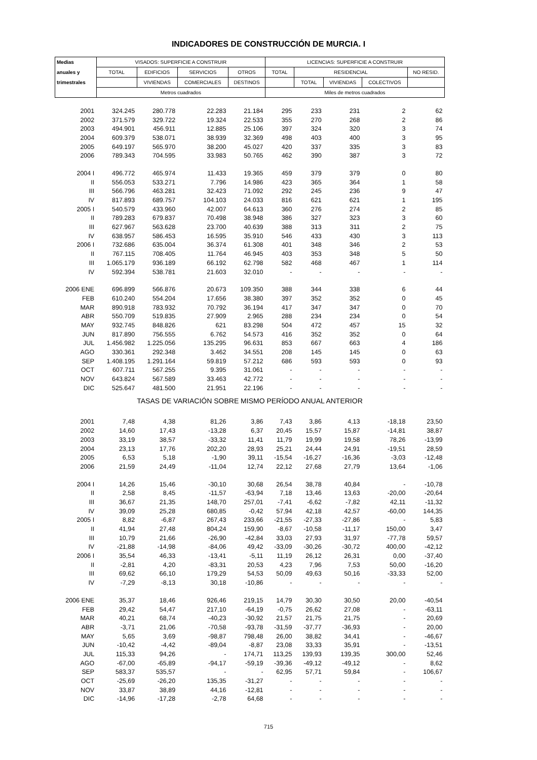INDICADORES DE CONSTRUCCIÓN DE MURCIA. I
| Medias | VISADOS: SUPERFICIE A CONSTRUIR | | | | LICENCIAS: SUPERFICIE A CONSTRUIR | | | | |
| --- | --- | --- | --- | --- | --- | --- | --- | --- | --- |
| anuales y | TOTAL | EDIFICIOS | SERVICIOS | OTROS | TOTAL | RESIDENCIAL | | | NO RESID. |
| trimestrales | | VIVIENDAS | COMERCIALES | DESTINOS | | TOTAL | VIVIENDAS | COLECTIVOS | |
| | Metros cuadrados | | | | Miles de metros cuadrados | | | | |
| 2001 | 324.245 | 280.778 | 22.283 | 21.184 | 295 | 233 | 231 | 2 | 62 |
| 2002 | 371.579 | 329.722 | 19.324 | 22.533 | 355 | 270 | 268 | 2 | 86 |
| 2003 | 494.901 | 456.911 | 12.885 | 25.106 | 397 | 324 | 320 | 3 | 74 |
| 2004 | 609.379 | 538.071 | 38.939 | 32.369 | 498 | 403 | 400 | 3 | 95 |
| 2005 | 649.197 | 565.970 | 38.200 | 45.027 | 420 | 337 | 335 | 3 | 83 |
| 2006 | 789.343 | 704.595 | 33.983 | 50.765 | 462 | 390 | 387 | 3 | 72 |
| 2004 I | 496.772 | 465.974 | 11.433 | 19.365 | 459 | 379 | 379 | 0 | 80 |
| II | 556.053 | 533.271 | 7.796 | 14.986 | 423 | 365 | 364 | 1 | 58 |
| III | 566.796 | 463.281 | 32.423 | 71.092 | 292 | 245 | 236 | 9 | 47 |
| IV | 817.893 | 689.757 | 104.103 | 24.033 | 816 | 621 | 621 | 1 | 195 |
| 2005 I | 540.579 | 433.960 | 42.007 | 64.613 | 360 | 276 | 274 | 2 | 85 |
| II | 789.283 | 679.837 | 70.498 | 38.948 | 386 | 327 | 323 | 3 | 60 |
| III | 627.967 | 563.628 | 23.700 | 40.639 | 388 | 313 | 311 | 2 | 75 |
| IV | 638.957 | 586.453 | 16.595 | 35.910 | 546 | 433 | 430 | 3 | 113 |
| 2006 I | 732.686 | 635.004 | 36.374 | 61.308 | 401 | 348 | 346 | 2 | 53 |
| II | 767.115 | 708.405 | 11.764 | 46.945 | 403 | 353 | 348 | 5 | 50 |
| III | 1.065.179 | 936.189 | 66.192 | 62.798 | 582 | 468 | 467 | 1 | 114 |
| IV | 592.394 | 538.781 | 21.603 | 32.010 | - | - | - | - | - |
| 2006 ENE | 696.899 | 566.876 | 20.673 | 109.350 | 388 | 344 | 338 | 6 | 44 |
| FEB | 610.240 | 554.204 | 17.656 | 38.380 | 397 | 352 | 352 | 0 | 45 |
| MAR | 890.918 | 783.932 | 70.792 | 36.194 | 417 | 347 | 347 | 0 | 70 |
| ABR | 550.709 | 519.835 | 27.909 | 2.965 | 288 | 234 | 234 | 0 | 54 |
| MAY | 932.745 | 848.826 | 621 | 83.298 | 504 | 472 | 457 | 15 | 32 |
| JUN | 817.890 | 756.555 | 6.762 | 54.573 | 416 | 352 | 352 | 0 | 64 |
| JUL | 1.456.982 | 1.225.056 | 135.295 | 96.631 | 853 | 667 | 663 | 4 | 186 |
| AGO | 330.361 | 292.348 | 3.462 | 34.551 | 208 | 145 | 145 | 0 | 63 |
| SEP | 1.408.195 | 1.291.164 | 59.819 | 57.212 | 686 | 593 | 593 | 0 | 93 |
| OCT | 607.711 | 567.255 | 9.395 | 31.061 | - | - | - | - | - |
| NOV | 643.824 | 567.589 | 33.463 | 42.772 | - | - | - | - | - |
| DIC | 525.647 | 481.500 | 21.951 | 22.196 | - | - | - | - | - |
| TASAS DE VARIACIÓN SOBRE MISMO PERÍODO ANUAL ANTERIOR | | | | | | | | | |
| 2001 | 7,48 | 4,38 | 81,26 | 3,86 | 7,43 | 3,86 | 4,13 | -18,18 | 23,50 |
| 2002 | 14,60 | 17,43 | -13,28 | 6,37 | 20,45 | 15,57 | 15,87 | -14,81 | 38,87 |
| 2003 | 33,19 | 38,57 | -33,32 | 11,41 | 11,79 | 19,99 | 19,58 | 78,26 | -13,99 |
| 2004 | 23,13 | 17,76 | 202,20 | 28,93 | 25,21 | 24,44 | 24,91 | -19,51 | 28,59 |
| 2005 | 6,53 | 5,18 | -1,90 | 39,11 | -15,54 | -16,27 | -16,36 | -3,03 | -12,48 |
| 2006 | 21,59 | 24,49 | -11,04 | 12,74 | 22,12 | 27,68 | 27,79 | 13,64 | -1,06 |
| 2004 I | 14,26 | 15,46 | -30,10 | 30,68 | 26,54 | 38,78 | 40,84 | - | -10,78 |
| II | 2,58 | 8,45 | -11,57 | -63,94 | 7,18 | 13,46 | 13,63 | -20,00 | -20,64 |
| III | 36,67 | 21,35 | 148,70 | 257,01 | -7,41 | -6,62 | -7,82 | 42,11 | -11,32 |
| IV | 39,09 | 25,28 | 680,85 | -0,42 | 57,94 | 42,18 | 42,57 | -60,00 | 144,35 |
| 2005 I | 8,82 | -6,87 | 267,43 | 233,66 | -21,55 | -27,33 | -27,86 | - | 5,83 |
| II | 41,94 | 27,48 | 804,24 | 159,90 | -8,67 | -10,58 | -11,17 | 150,00 | 3,47 |
| III | 10,79 | 21,66 | -26,90 | -42,84 | 33,03 | 27,93 | 31,97 | -77,78 | 59,57 |
| IV | -21,88 | -14,98 | -84,06 | 49,42 | -33,09 | -30,26 | -30,72 | 400,00 | -42,12 |
| 2006 I | 35,54 | 46,33 | -13,41 | -5,11 | 11,19 | 26,12 | 26,31 | 0,00 | -37,40 |
| II | -2,81 | 4,20 | -83,31 | 20,53 | 4,23 | 7,96 | 7,53 | 50,00 | -16,20 |
| III | 69,62 | 66,10 | 179,29 | 54,53 | 50,09 | 49,63 | 50,16 | -33,33 | 52,00 |
| IV | -7,29 | -8,13 | 30,18 | -10,86 | - | - | - | - | - |
| 2006 ENE | 35,37 | 18,46 | 926,46 | 219,15 | 14,79 | 30,30 | 30,50 | 20,00 | -40,54 |
| FEB | 29,42 | 54,47 | 217,10 | -64,19 | -0,75 | 26,62 | 27,08 | - | -63,11 |
| MAR | 40,21 | 68,74 | -40,23 | -30,92 | 21,57 | 21,75 | 21,75 | - | 20,69 |
| ABR | -3,71 | 21,06 | -70,58 | -93,78 | -31,59 | -37,77 | -36,93 | - | 20,00 |
| MAY | 5,65 | 3,69 | -98,87 | 798,48 | 26,00 | 38,82 | 34,41 | - | -46,67 |
| JUN | -10,42 | -4,42 | -89,04 | -8,87 | 23,08 | 33,33 | 35,91 | - | -13,51 |
| JUL | 115,33 | 94,26 | - | 174,71 | 113,25 | 139,93 | 139,35 | 300,00 | 52,46 |
| AGO | -67,00 | -65,89 | -94,17 | -59,19 | -39,36 | -49,12 | -49,12 | - | 8,62 |
| SEP | 583,37 | 535,57 | - | - | 62,95 | 57,71 | 59,84 | - | 106,67 |
| OCT | -25,69 | -26,20 | 135,35 | -31,27 | - | - | - | - | - |
| NOV | 33,87 | 38,89 | 44,16 | -12,81 | - | - | - | - | - |
| DIC | -14,96 | -17,28 | -2,78 | 64,68 | - | - | - | - | - |
715